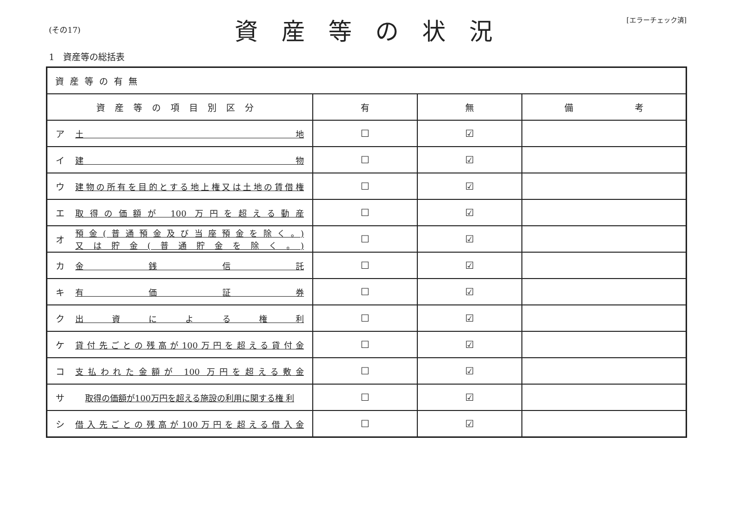(その17)
資産等の状況
[エラーチェック済]
1　資産等の総括表
| 資産等の有無 | | | |
| 資産等の項目別区分 | 有 | 無 | 備 考 |
| ア 土 地 | ☐ | ☑ | |
| イ 建 物 | ☐ | ☑ | |
| ウ 建物の所有を目的とする地上権又は土地の賃借権 | ☐ | ☑ | |
| エ 取得の価額が 100 万円を超える動産 | ☐ | ☑ | |
| オ 預金(普通預金及び当座預金を除く。) 又は貯金(普通貯金を除く。) | ☐ | ☑ | |
| カ 金 銭 信 託 | ☐ | ☑ | |
| キ 有 価 証 券 | ☐ | ☑ | |
| ク 出 資 に よ る 権 利 | ☐ | ☑ | |
| ケ 貸付先ごとの残高が100万円を超える貸付金 | ☐ | ☑ | |
| コ 支払われた金額が 100 万円を超える敷金 | ☐ | ☑ | |
| サ 取得の価額が100万円を超える施設の利用に関する権 利 | ☐ | ☑ | |
| シ 借入先ごとの残高が100万円を超える借入金 | ☐ | ☑ | |